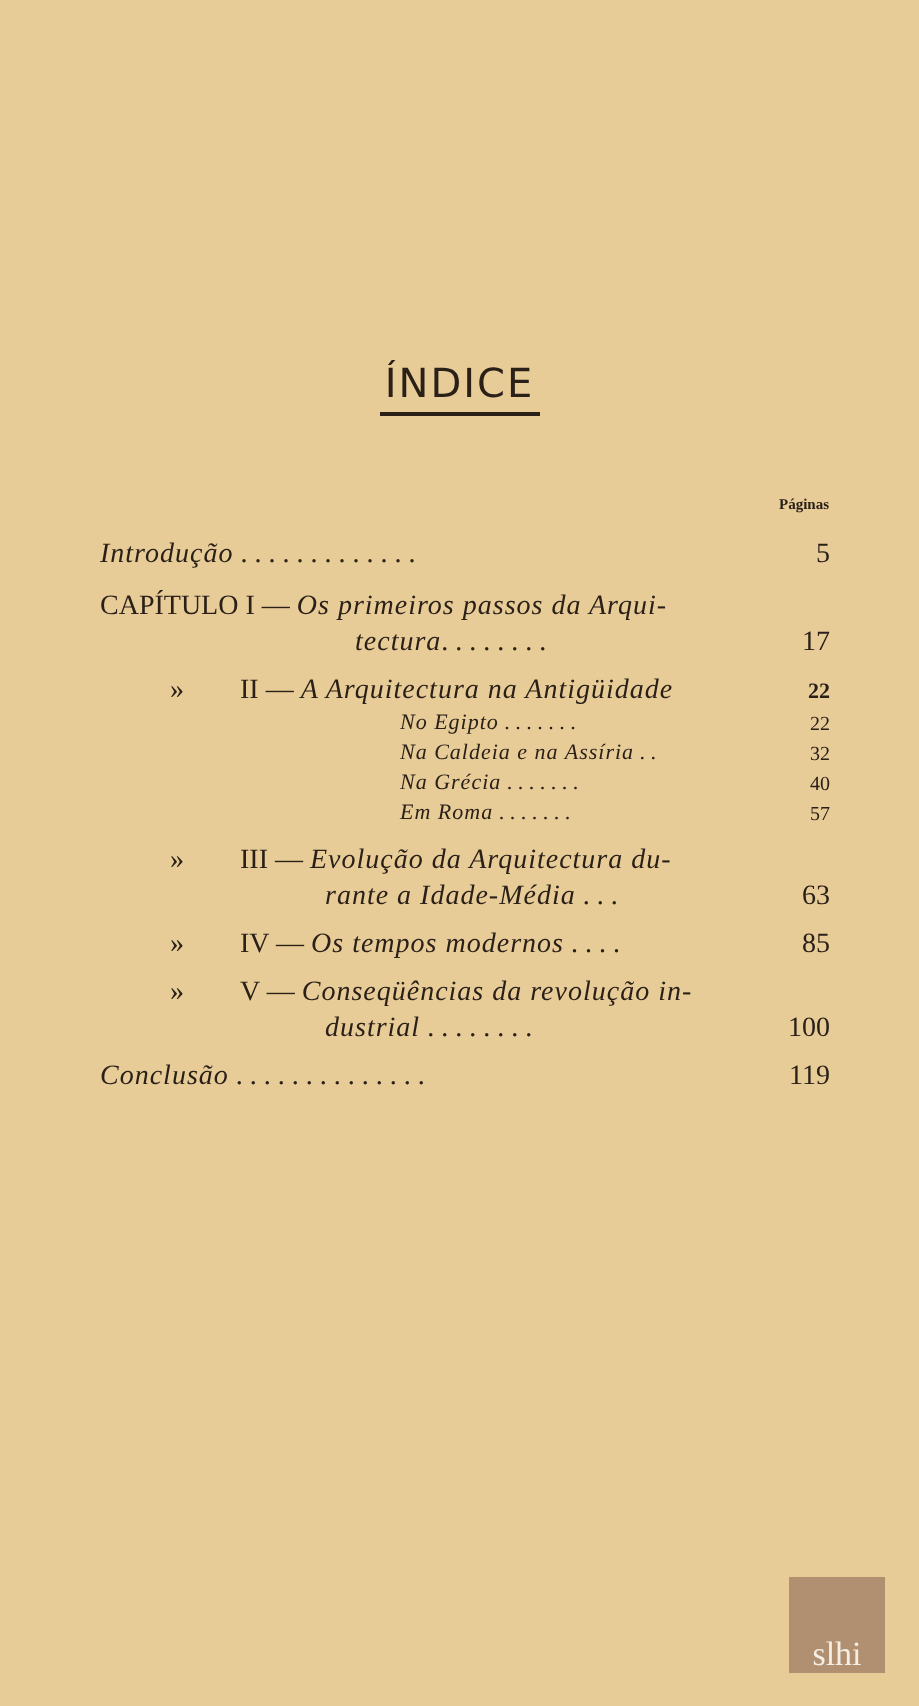ÍNDICE
Páginas
| Introdução . . . . . . . . . . . . . | | 5 |
| CAPÍTULO I — Os primeiros passos da Arqui- | | |
| tectura . . . . . . . . | | 17 |
| » | II — A Arquitectura na Antigüidade | 22 |
| | No Egipto . . . . . . . | 22 |
| | Na Caldeia e na Assíria . . | 32 |
| | Na Grécia . . . . . . . | 40 |
| | Em Roma . . . . . . . | 57 |
| » | III — Evolução da Arquitectura du- | |
| | rante a Idade-Média . . . | 63 |
| » | IV — Os tempos modernos . . . . | 85 |
| » | V — Conseqüências da revolução in- | |
| | dustrial . . . . . . . . | 100 |
| Conclusão . . . . . . . . . . . . . . | | 119 |
slhi